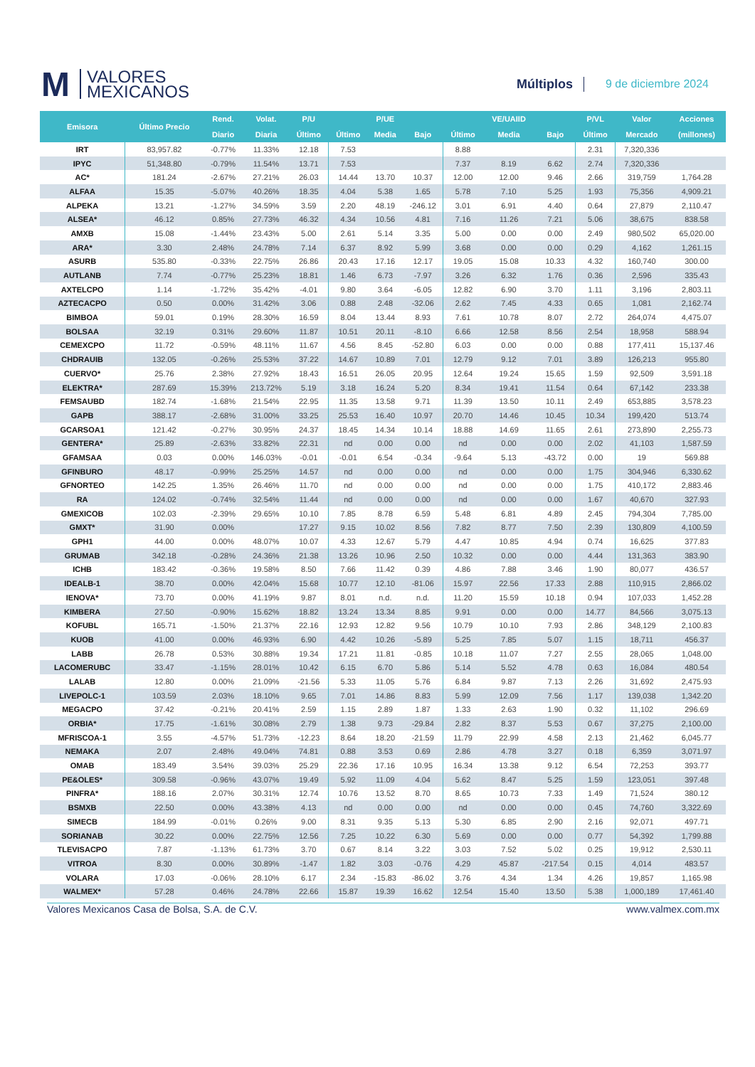M
VALORES
MEXICANOS
Múltiplos
9 de diciembre 2024
| Emisora | Último Precio | Rend. | Volat. | P/U | | P/UE | | | VE/UAIID | | P/VL | Valor | Acciones |
| --- | --- | --- | --- | --- | --- | --- | --- | --- | --- | --- | --- | --- | --- |
| | | Diario | Diaria | Último | Último | Media | Bajo | Último | Media | Bajo | Último | Mercado | (millones) |
| IRT | 83,957.82 | -0.77% | 11.33% | 12.18 | 7.53 | | | 8.88 | | | 2.31 | 7,320,336 | |
| IPYC | 51,348.80 | -0.79% | 11.54% | 13.71 | 7.53 | | | 7.37 | 8.19 | 6.62 | 2.74 | 7,320,336 | |
| AC* | 181.24 | -2.67% | 27.21% | 26.03 | 14.44 | 13.70 | 10.37 | 12.00 | 12.00 | 9.46 | 2.66 | 319,759 | 1,764.28 |
| ALFAA | 15.35 | -5.07% | 40.26% | 18.35 | 4.04 | 5.38 | 1.65 | 5.78 | 7.10 | 5.25 | 1.93 | 75,356 | 4,909.21 |
| ALPEKA | 13.21 | -1.27% | 34.59% | 3.59 | 2.20 | 48.19 | -246.12 | 3.01 | 6.91 | 4.40 | 0.64 | 27,879 | 2,110.47 |
| ALSEA* | 46.12 | 0.85% | 27.73% | 46.32 | 4.34 | 10.56 | 4.81 | 7.16 | 11.26 | 7.21 | 5.06 | 38,675 | 838.58 |
| AMXB | 15.08 | -1.44% | 23.43% | 5.00 | 2.61 | 5.14 | 3.35 | 5.00 | 0.00 | 0.00 | 2.49 | 980,502 | 65,020.00 |
| ARA* | 3.30 | 2.48% | 24.78% | 7.14 | 6.37 | 8.92 | 5.99 | 3.68 | 0.00 | 0.00 | 0.29 | 4,162 | 1,261.15 |
| ASURB | 535.80 | -0.33% | 22.75% | 26.86 | 20.43 | 17.16 | 12.17 | 19.05 | 15.08 | 10.33 | 4.32 | 160,740 | 300.00 |
| AUTLANB | 7.74 | -0.77% | 25.23% | 18.81 | 1.46 | 6.73 | -7.97 | 3.26 | 6.32 | 1.76 | 0.36 | 2,596 | 335.43 |
| AXTELCPO | 1.14 | -1.72% | 35.42% | -4.01 | 9.80 | 3.64 | -6.05 | 12.82 | 6.90 | 3.70 | 1.11 | 3,196 | 2,803.11 |
| AZTECACPO | 0.50 | 0.00% | 31.42% | 3.06 | 0.88 | 2.48 | -32.06 | 2.62 | 7.45 | 4.33 | 0.65 | 1,081 | 2,162.74 |
| BIMBOA | 59.01 | 0.19% | 28.30% | 16.59 | 8.04 | 13.44 | 8.93 | 7.61 | 10.78 | 8.07 | 2.72 | 264,074 | 4,475.07 |
| BOLSAA | 32.19 | 0.31% | 29.60% | 11.87 | 10.51 | 20.11 | -8.10 | 6.66 | 12.58 | 8.56 | 2.54 | 18,958 | 588.94 |
| CEMEXCPO | 11.72 | -0.59% | 48.11% | 11.67 | 4.56 | 8.45 | -52.80 | 6.03 | 0.00 | 0.00 | 0.88 | 177,411 | 15,137.46 |
| CHDRAUIB | 132.05 | -0.26% | 25.53% | 37.22 | 14.67 | 10.89 | 7.01 | 12.79 | 9.12 | 7.01 | 3.89 | 126,213 | 955.80 |
| CUERVO* | 25.76 | 2.38% | 27.92% | 18.43 | 16.51 | 26.05 | 20.95 | 12.64 | 19.24 | 15.65 | 1.59 | 92,509 | 3,591.18 |
| ELEKTRA* | 287.69 | 15.39% | 213.72% | 5.19 | 3.18 | 16.24 | 5.20 | 8.34 | 19.41 | 11.54 | 0.64 | 67,142 | 233.38 |
| FEMSAUBD | 182.74 | -1.68% | 21.54% | 22.95 | 11.35 | 13.58 | 9.71 | 11.39 | 13.50 | 10.11 | 2.49 | 653,885 | 3,578.23 |
| GAPB | 388.17 | -2.68% | 31.00% | 33.25 | 25.53 | 16.40 | 10.97 | 20.70 | 14.46 | 10.45 | 10.34 | 199,420 | 513.74 |
| GCARSOA1 | 121.42 | -0.27% | 30.95% | 24.37 | 18.45 | 14.34 | 10.14 | 18.88 | 14.69 | 11.65 | 2.61 | 273,890 | 2,255.73 |
| GENTERA* | 25.89 | -2.63% | 33.82% | 22.31 | nd | 0.00 | 0.00 | nd | 0.00 | 0.00 | 2.02 | 41,103 | 1,587.59 |
| GFAMSAA | 0.03 | 0.00% | 146.03% | -0.01 | -0.01 | 6.54 | -0.34 | -9.64 | 5.13 | -43.72 | 0.00 | 19 | 569.88 |
| GFINBURO | 48.17 | -0.99% | 25.25% | 14.57 | nd | 0.00 | 0.00 | nd | 0.00 | 0.00 | 1.75 | 304,946 | 6,330.62 |
| GFNORTEO | 142.25 | 1.35% | 26.46% | 11.70 | nd | 0.00 | 0.00 | nd | 0.00 | 0.00 | 1.75 | 410,172 | 2,883.46 |
| RA | 124.02 | -0.74% | 32.54% | 11.44 | nd | 0.00 | 0.00 | nd | 0.00 | 0.00 | 1.67 | 40,670 | 327.93 |
| GMEXICOB | 102.03 | -2.39% | 29.65% | 10.10 | 7.85 | 8.78 | 6.59 | 5.48 | 6.81 | 4.89 | 2.45 | 794,304 | 7,785.00 |
| GMXT* | 31.90 | 0.00% | | 17.27 | 9.15 | 10.02 | 8.56 | 7.82 | 8.77 | 7.50 | 2.39 | 130,809 | 4,100.59 |
| GPH1 | 44.00 | 0.00% | 48.07% | 10.07 | 4.33 | 12.67 | 5.79 | 4.47 | 10.85 | 4.94 | 0.74 | 16,625 | 377.83 |
| GRUMAB | 342.18 | -0.28% | 24.36% | 21.38 | 13.26 | 10.96 | 2.50 | 10.32 | 0.00 | 0.00 | 4.44 | 131,363 | 383.90 |
| ICHB | 183.42 | -0.36% | 19.58% | 8.50 | 7.66 | 11.42 | 0.39 | 4.86 | 7.88 | 3.46 | 1.90 | 80,077 | 436.57 |
| IDEALB-1 | 38.70 | 0.00% | 42.04% | 15.68 | 10.77 | 12.10 | -81.06 | 15.97 | 22.56 | 17.33 | 2.88 | 110,915 | 2,866.02 |
| IENOVA* | 73.70 | 0.00% | 41.19% | 9.87 | 8.01 | n.d. | n.d. | 11.20 | 15.59 | 10.18 | 0.94 | 107,033 | 1,452.28 |
| KIMBERA | 27.50 | -0.90% | 15.62% | 18.82 | 13.24 | 13.34 | 8.85 | 9.91 | 0.00 | 0.00 | 14.77 | 84,566 | 3,075.13 |
| KOFUBL | 165.71 | -1.50% | 21.37% | 22.16 | 12.93 | 12.82 | 9.56 | 10.79 | 10.10 | 7.93 | 2.86 | 348,129 | 2,100.83 |
| KUOB | 41.00 | 0.00% | 46.93% | 6.90 | 4.42 | 10.26 | -5.89 | 5.25 | 7.85 | 5.07 | 1.15 | 18,711 | 456.37 |
| LABB | 26.78 | 0.53% | 30.88% | 19.34 | 17.21 | 11.81 | -0.85 | 10.18 | 11.07 | 7.27 | 2.55 | 28,065 | 1,048.00 |
| LACOMERUBC | 33.47 | -1.15% | 28.01% | 10.42 | 6.15 | 6.70 | 5.86 | 5.14 | 5.52 | 4.78 | 0.63 | 16,084 | 480.54 |
| LALAB | 12.80 | 0.00% | 21.09% | -21.56 | 5.33 | 11.05 | 5.76 | 6.84 | 9.87 | 7.13 | 2.26 | 31,692 | 2,475.93 |
| LIVEPOLC-1 | 103.59 | 2.03% | 18.10% | 9.65 | 7.01 | 14.86 | 8.83 | 5.99 | 12.09 | 7.56 | 1.17 | 139,038 | 1,342.20 |
| MEGACPO | 37.42 | -0.21% | 20.41% | 2.59 | 1.15 | 2.89 | 1.87 | 1.33 | 2.63 | 1.90 | 0.32 | 11,102 | 296.69 |
| ORBIA* | 17.75 | -1.61% | 30.08% | 2.79 | 1.38 | 9.73 | -29.84 | 2.82 | 8.37 | 5.53 | 0.67 | 37,275 | 2,100.00 |
| MFRISCOA-1 | 3.55 | -4.57% | 51.73% | -12.23 | 8.64 | 18.20 | -21.59 | 11.79 | 22.99 | 4.58 | 2.13 | 21,462 | 6,045.77 |
| NEMAKA | 2.07 | 2.48% | 49.04% | 74.81 | 0.88 | 3.53 | 0.69 | 2.86 | 4.78 | 3.27 | 0.18 | 6,359 | 3,071.97 |
| OMAB | 183.49 | 3.54% | 39.03% | 25.29 | 22.36 | 17.16 | 10.95 | 16.34 | 13.38 | 9.12 | 6.54 | 72,253 | 393.77 |
| PE&OLES* | 309.58 | -0.96% | 43.07% | 19.49 | 5.92 | 11.09 | 4.04 | 5.62 | 8.47 | 5.25 | 1.59 | 123,051 | 397.48 |
| PINFRA* | 188.16 | 2.07% | 30.31% | 12.74 | 10.76 | 13.52 | 8.70 | 8.65 | 10.73 | 7.33 | 1.49 | 71,524 | 380.12 |
| BSMXB | 22.50 | 0.00% | 43.38% | 4.13 | nd | 0.00 | 0.00 | nd | 0.00 | 0.00 | 0.45 | 74,760 | 3,322.69 |
| SIMECB | 184.99 | -0.01% | 0.26% | 9.00 | 8.31 | 9.35 | 5.13 | 5.30 | 6.85 | 2.90 | 2.16 | 92,071 | 497.71 |
| SORIANAB | 30.22 | 0.00% | 22.75% | 12.56 | 7.25 | 10.22 | 6.30 | 5.69 | 0.00 | 0.00 | 0.77 | 54,392 | 1,799.88 |
| TLEVISACPO | 7.87 | -1.13% | 61.73% | 3.70 | 0.67 | 8.14 | 3.22 | 3.03 | 7.52 | 5.02 | 0.25 | 19,912 | 2,530.11 |
| VITROA | 8.30 | 0.00% | 30.89% | -1.47 | 1.82 | 3.03 | -0.76 | 4.29 | 45.87 | -217.54 | 0.15 | 4,014 | 483.57 |
| VOLARA | 17.03 | -0.06% | 28.10% | 6.17 | 2.34 | -15.83 | -86.02 | 3.76 | 4.34 | 1.34 | 4.26 | 19,857 | 1,165.98 |
| WALMEX* | 57.28 | 0.46% | 24.78% | 22.66 | 15.87 | 19.39 | 16.62 | 12.54 | 15.40 | 13.50 | 5.38 | 1,000,189 | 17,461.40 |
Valores Mexicanos Casa de Bolsa, S.A. de C.V. www.valmex.com.mx